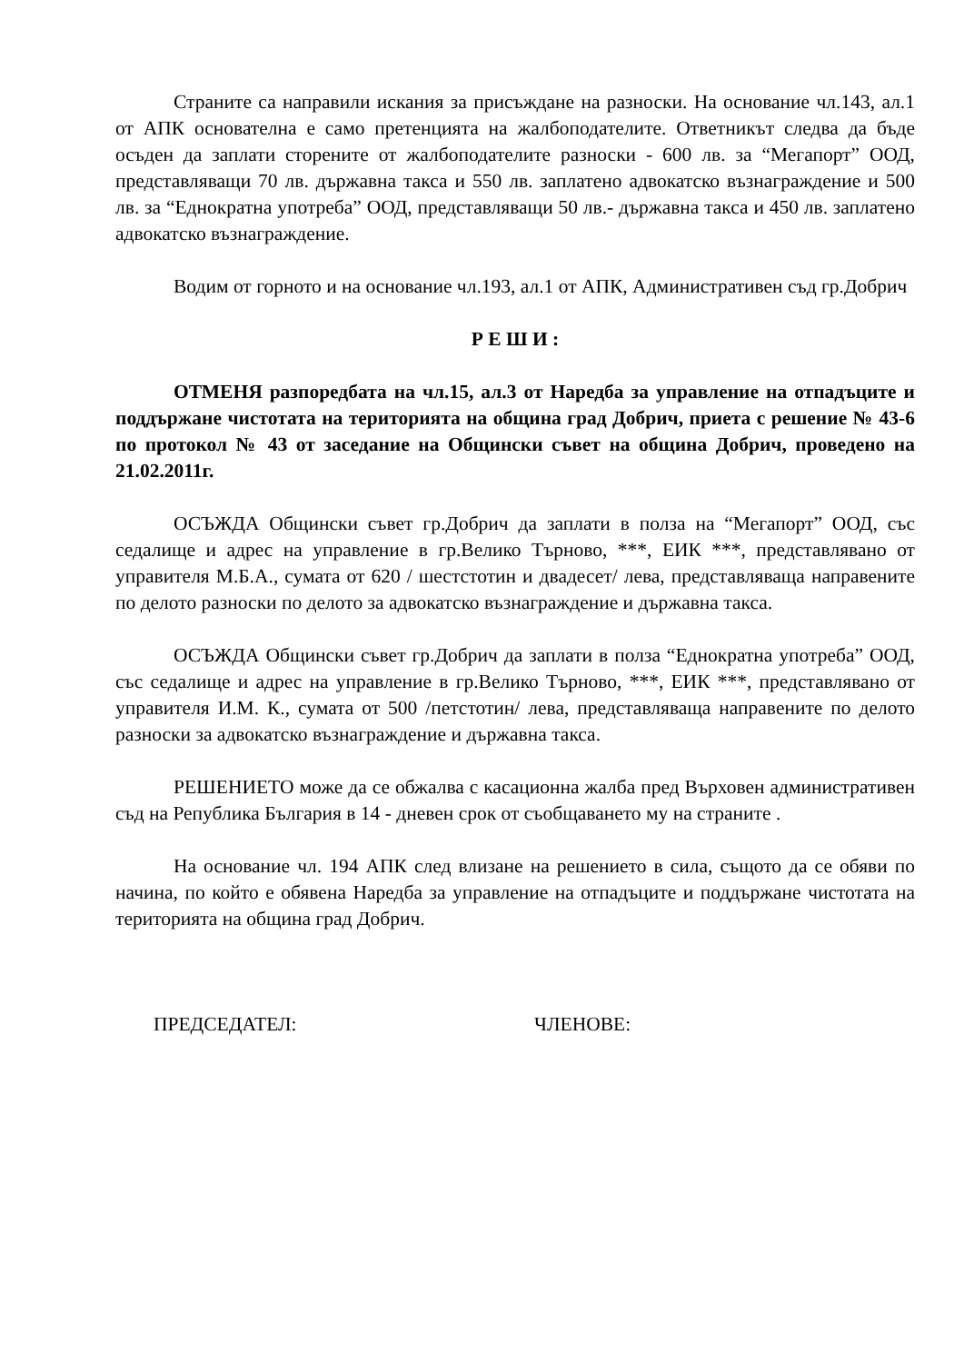Страните са направили искания за присъждане на разноски. На основание чл.143, ал.1 от АПК основателна е само претенцията на жалбоподателите. Ответникът следва да бъде осъден да заплати сторените от жалбоподателите разноски - 600 лв. за “Мегапорт” ООД, представляващи 70 лв. държавна такса и 550 лв. заплатено адвокатско възнаграждение и 500 лв. за “Еднократна употреба” ООД, представляващи 50 лв.- държавна такса и 450 лв. заплатено адвокатско възнаграждение.
Водим от горното и на основание чл.193, ал.1 от АПК, Административен съд гр.Добрич
Р Е Ш И :
ОТМЕНЯ разпоредбата на чл.15, ал.3 от Наредба за управление на отпадъците и поддържане чистотата на територията на община град Добрич, приета с решение № 43-6 по протокол № 43 от заседание на Общински съвет на община Добрич, проведено на 21.02.2011г.
ОСЪЖДА Общински съвет гр.Добрич да заплати в полза на “Мегапорт” ООД, със седалище и адрес на управление в гр.Велико Търново, ***, ЕИК ***, представлявано от управителя М.Б.А., сумата от 620 / шестстотин и двадесет/ лева, представляваща направените по делото разноски по делото за адвокатско възнаграждение и държавна такса.
ОСЪЖДА Общински съвет гр.Добрич да заплати в полза “Еднократна употреба” ООД, със седалище и адрес на управление в гр.Велико Търново, ***, ЕИК ***, представлявано от управителя И.М. К., сумата от 500 /петстотин/ лева, представляваща направените по делото разноски за адвокатско възнаграждение и държавна такса.
РЕШЕНИЕТО може да се обжалва с касационна жалба пред Върховен административен съд на Република България в 14 - дневен срок от съобщаването му на страните .
На основание чл. 194 АПК след влизане на решението в сила, същото да се обяви по начина, по който е обявена Наредба за управление на отпадъците и поддържане чистотата на територията на община град Добрич.
ПРЕДСЕДАТЕЛ: ЧЛЕНОВЕ: